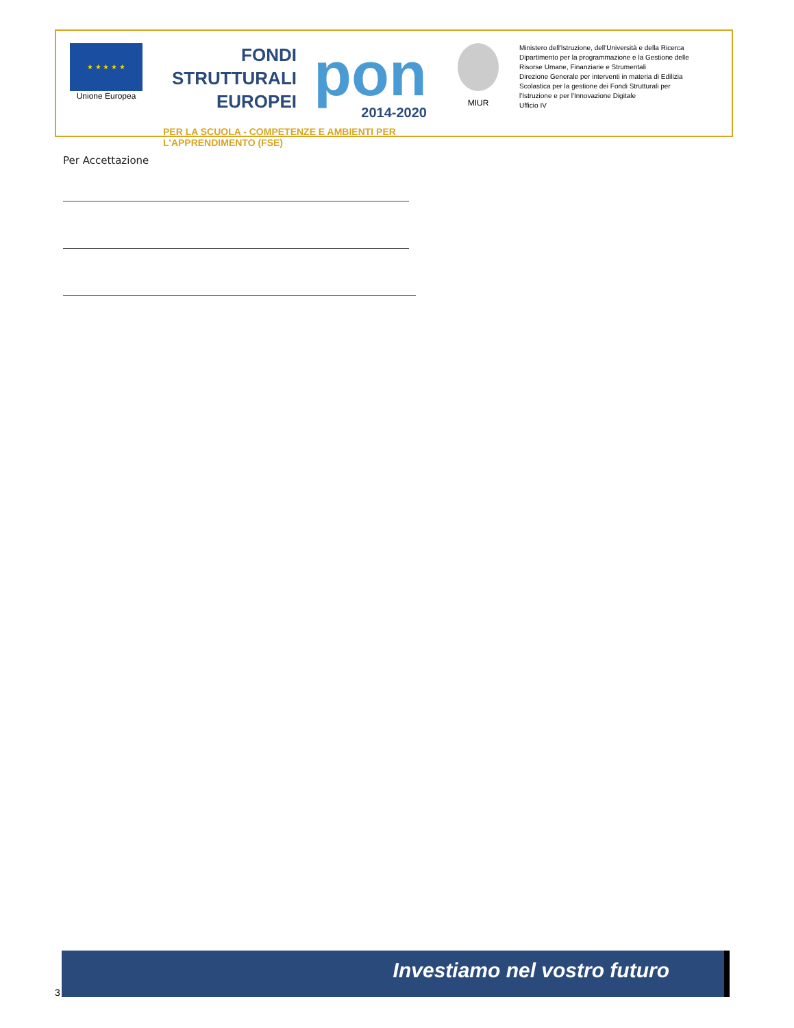★ ★ ★ ★ ★
Unione Europea
FONDI
STRUTTURALI
EUROPEI
pon
2014-2020
PER LA SCUOLA - COMPETENZE E AMBIENTI PER L'APPRENDIMENTO (FSE)
MIUR
Ministero dell'Istruzione, dell'Università e della Ricerca
Dipartimento per la programmazione e la Gestione delle
Risorse Umane, Finanziarie e Strumentali
Direzione Generale per interventi in materia di Edilizia
Scolastica per la gestione dei Fondi Strutturali per
l'Istruzione e per l'Innovazione Digitale
Ufficio IV
Per Accettazione
Investiamo nel vostro futuro
3